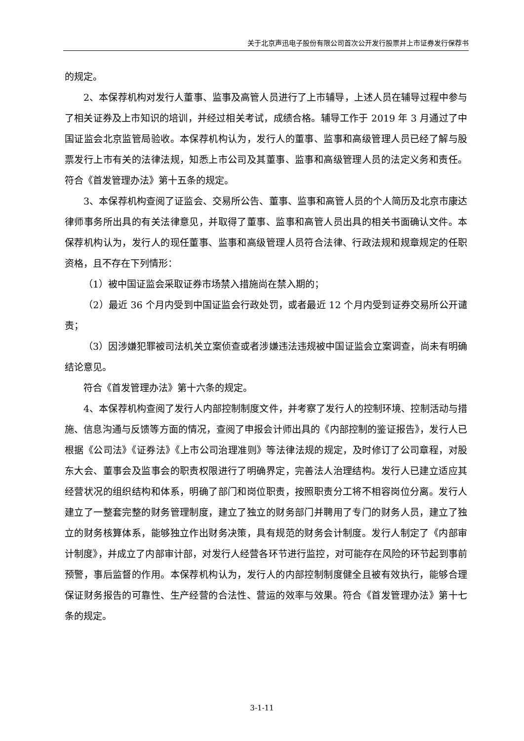关于北京声迅电子股份有限公司首次公开发行股票并上市证券发行保荐书
的规定。
2、本保荐机构对发行人董事、监事及高管人员进行了上市辅导，上述人员在辅导过程中参与了相关证券及上市知识的培训，并经过相关考试，成绩合格。辅导工作于 2019 年 3 月通过了中国证监会北京监管局验收。本保荐机构认为，发行人的董事、监事和高级管理人员已经了解与股票发行上市有关的法律法规，知悉上市公司及其董事、监事和高级管理人员的法定义务和责任。符合《首发管理办法》第十五条的规定。
3、本保荐机构查阅了证监会、交易所公告、董事、监事和高管人员的个人简历及北京市康达律师事务所出具的有关法律意见，并取得了董事、监事和高管人员出具的相关书面确认文件。本保荐机构认为，发行人的现任董事、监事和高级管理人员符合法律、行政法规和规章规定的任职资格，且不存在下列情形：
（1）被中国证监会采取证券市场禁入措施尚在禁入期的；
（2）最近 36 个月内受到中国证监会行政处罚，或者最近 12 个月内受到证券交易所公开谴责；
（3）因涉嫌犯罪被司法机关立案侦查或者涉嫌违法违规被中国证监会立案调查，尚未有明确结论意见。
符合《首发管理办法》第十六条的规定。
4、本保荐机构查阅了发行人内部控制制度文件，并考察了发行人的控制环境、控制活动与措施、信息沟通与反馈等方面的情况，查阅了申报会计师出具的《内部控制的鉴证报告》，发行人已根据《公司法》《证券法》《上市公司治理准则》等法律法规的规定，及时修订了公司章程，对股东大会、董事会及监事会的职责权限进行了明确界定，完善法人治理结构。发行人已建立适应其经营状况的组织结构和体系，明确了部门和岗位职责，按照职责分工将不相容岗位分离。发行人建立了一整套完整的财务管理制度，建立了独立的财务部门并聘用了专门的财务人员，建立了独立的财务核算体系，能够独立作出财务决策，具有规范的财务会计制度。发行人制定了《内部审计制度》，并成立了内部审计部，对发行人经营各环节进行监控，对可能存在风险的环节起到事前预警，事后监督的作用。本保荐机构认为，发行人的内部控制制度健全且被有效执行，能够合理保证财务报告的可靠性、生产经营的合法性、营运的效率与效果。符合《首发管理办法》第十七条的规定。
3-1-11